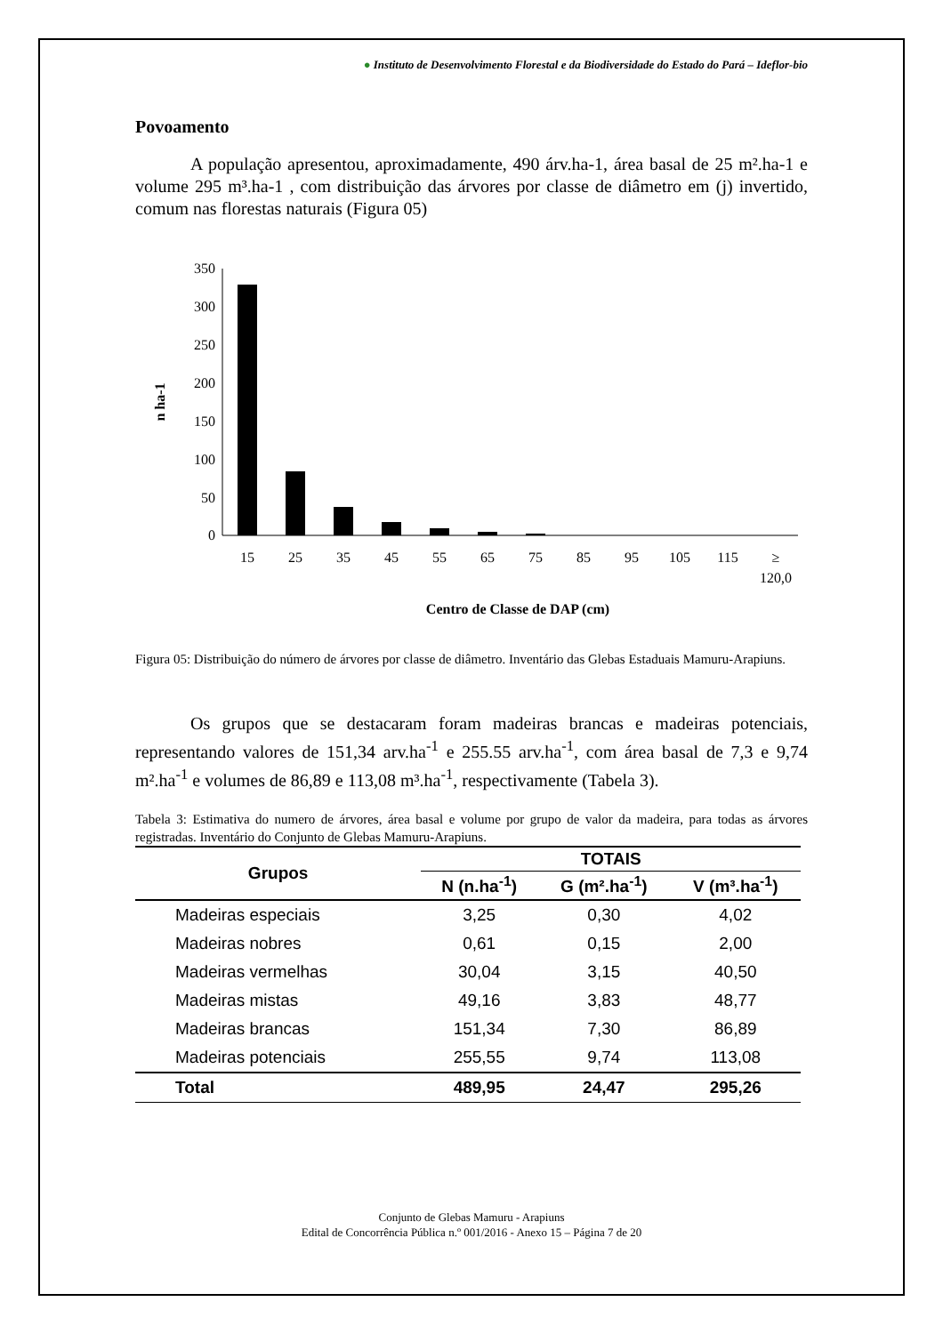● Instituto de Desenvolvimento Florestal e da Biodiversidade do Estado do Pará – Ideflor-bio
Povoamento
A população apresentou, aproximadamente, 490 árv.ha-1, área basal de 25 m².ha-1 e volume 295 m³.ha-1 , com distribuição das árvores por classe de diâmetro em (j) invertido, comum nas florestas naturais (Figura 05)
350
300
250
200
150
100
50
0
n ha-1
15
25
35
45
55
65
75
85
95
105
115
≥
120,0
Centro de Classe de DAP (cm)
Figura 05: Distribuição do número de árvores por classe de diâmetro. Inventário das Glebas Estaduais Mamuru-Arapiuns.
Os grupos que se destacaram foram madeiras brancas e madeiras potenciais, representando valores de 151,34 arv.ha<sup>-1</sup> e 255.55 arv.ha<sup>-1</sup>, com área basal de 7,3 e 9,74 m².ha<sup>-1</sup> e volumes de 86,89 e 113,08 m³.ha<sup>-1</sup>, respectivamente (Tabela 3).
Tabela 3: Estimativa do numero de árvores, área basal e volume por grupo de valor da madeira, para todas as árvores registradas. Inventário do Conjunto de Glebas Mamuru-Arapiuns.
| Grupos | TOTAIS | | |
| --- | --- | --- | --- |
| | N (n.ha<sup>-1</sup>) | G (m².ha<sup>-1</sup>) | V (m³.ha<sup>-1</sup>) |
| Madeiras especiais | 3,25 | 0,30 | 4,02 |
| Madeiras nobres | 0,61 | 0,15 | 2,00 |
| Madeiras vermelhas | 30,04 | 3,15 | 40,50 |
| Madeiras mistas | 49,16 | 3,83 | 48,77 |
| Madeiras brancas | 151,34 | 7,30 | 86,89 |
| Madeiras potenciais | 255,55 | 9,74 | 113,08 |
| Total | 489,95 | 24,47 | 295,26 |
Conjunto de Glebas Mamuru - Arapiuns
Edital de Concorrência Pública n.º 001/2016 - Anexo 15 – Página 7 de 20